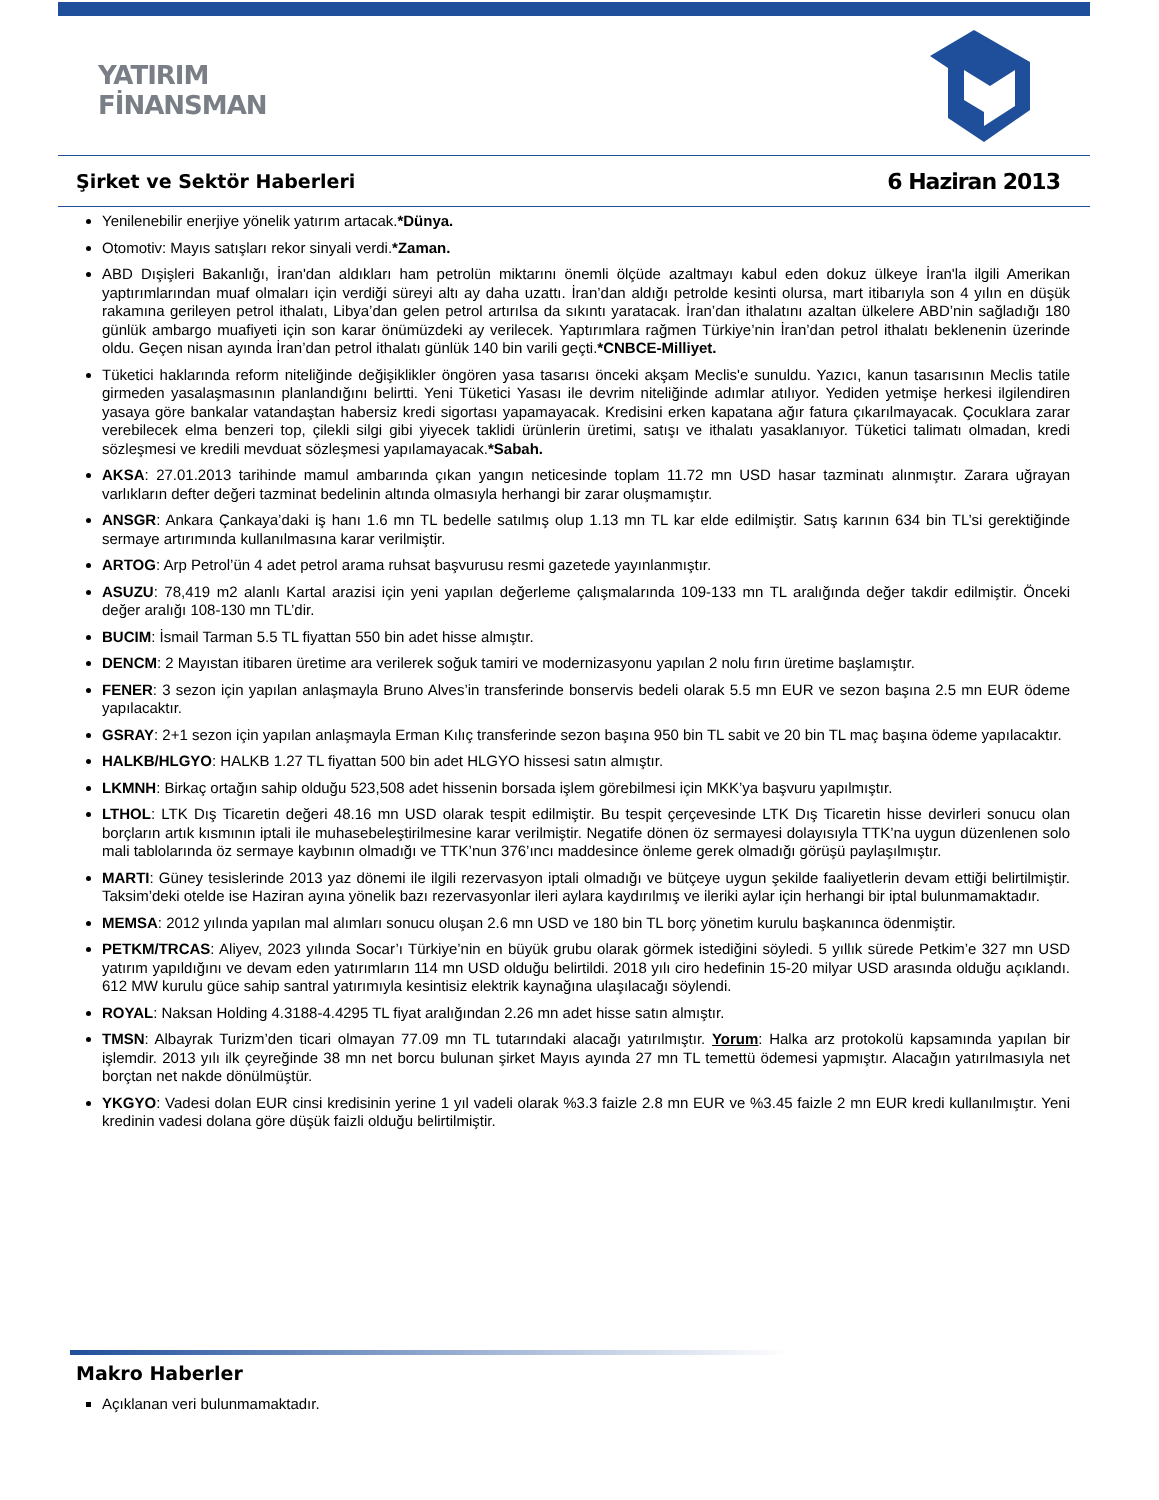YATIRIM
FİNANSMAN
Şirket ve Sektör Haberleri
6 Haziran 2013
Yenilenebilir enerjiye yönelik yatırım artacak.*Dünya.
Otomotiv: Mayıs satışları rekor sinyali verdi.*Zaman.
ABD Dışişleri Bakanlığı, İran'dan aldıkları ham petrolün miktarını önemli ölçüde azaltmayı kabul eden dokuz ülkeye İran'la ilgili Amerikan yaptırımlarından muaf olmaları için verdiği süreyi altı ay daha uzattı. İran’dan aldığı petrolde kesinti olursa, mart itibarıyla son 4 yılın en düşük rakamına gerileyen petrol ithalatı, Libya’dan gelen petrol artırılsa da sıkıntı yaratacak. İran’dan ithalatını azaltan ülkelere ABD’nin sağladığı 180 günlük ambargo muafiyeti için son karar önümüzdeki ay verilecek. Yaptırımlara rağmen Türkiye’nin İran’dan petrol ithalatı beklenenin üzerinde oldu. Geçen nisan ayında İran’dan petrol ithalatı günlük 140 bin varili geçti.*CNBCE-Milliyet.
Tüketici haklarında reform niteliğinde değişiklikler öngören yasa tasarısı önceki akşam Meclis'e sunuldu. Yazıcı, kanun tasarısının Meclis tatile girmeden yasalaşmasının planlandığını belirtti. Yeni Tüketici Yasası ile devrim niteliğinde adımlar atılıyor. Yediden yetmişe herkesi ilgilendiren yasaya göre bankalar vatandaştan habersiz kredi sigortası yapamayacak. Kredisini erken kapatana ağır fatura çıkarılmayacak. Çocuklara zarar verebilecek elma benzeri top, çilekli silgi gibi yiyecek taklidi ürünlerin üretimi, satışı ve ithalatı yasaklanıyor. Tüketici talimatı olmadan, kredi sözleşmesi ve kredili mevduat sözleşmesi yapılamayacak.*Sabah.
AKSA: 27.01.2013 tarihinde mamul ambarında çıkan yangın neticesinde toplam 11.72 mn USD hasar tazminatı alınmıştır. Zarara uğrayan varlıkların defter değeri tazminat bedelinin altında olmasıyla herhangi bir zarar oluşmamıştır.
ANSGR: Ankara Çankaya’daki iş hanı 1.6 mn TL bedelle satılmış olup 1.13 mn TL kar elde edilmiştir. Satış karının 634 bin TL’si gerektiğinde sermaye artırımında kullanılmasına karar verilmiştir.
ARTOG: Arp Petrol’ün 4 adet petrol arama ruhsat başvurusu resmi gazetede yayınlanmıştır.
ASUZU: 78,419 m2 alanlı Kartal arazisi için yeni yapılan değerleme çalışmalarında 109-133 mn TL aralığında değer takdir edilmiştir. Önceki değer aralığı 108-130 mn TL’dir.
BUCIM: İsmail Tarman 5.5 TL fiyattan 550 bin adet hisse almıştır.
DENCM: 2 Mayıstan itibaren üretime ara verilerek soğuk tamiri ve modernizasyonu yapılan 2 nolu fırın üretime başlamıştır.
FENER: 3 sezon için yapılan anlaşmayla Bruno Alves’in transferinde bonservis bedeli olarak 5.5 mn EUR ve sezon başına 2.5 mn EUR ödeme yapılacaktır.
GSRAY: 2+1 sezon için yapılan anlaşmayla Erman Kılıç transferinde sezon başına 950 bin TL sabit ve 20 bin TL maç başına ödeme yapılacaktır.
HALKB/HLGYO: HALKB 1.27 TL fiyattan 500 bin adet HLGYO hissesi satın almıştır.
LKMNH: Birkaç ortağın sahip olduğu 523,508 adet hissenin borsada işlem görebilmesi için MKK’ya başvuru yapılmıştır.
LTHOL: LTK Dış Ticaretin değeri 48.16 mn USD olarak tespit edilmiştir. Bu tespit çerçevesinde LTK Dış Ticaretin hisse devirleri sonucu olan borçların artık kısmının iptali ile muhasebeleştirilmesine karar verilmiştir. Negatife dönen öz sermayesi dolayısıyla TTK’na uygun düzenlenen solo mali tablolarında öz sermaye kaybının olmadığı ve TTK’nun 376’ıncı maddesince önleme gerek olmadığı görüşü paylaşılmıştır.
MARTI: Güney tesislerinde 2013 yaz dönemi ile ilgili rezervasyon iptali olmadığı ve bütçeye uygun şekilde faaliyetlerin devam ettiği belirtilmiştir. Taksim’deki otelde ise Haziran ayına yönelik bazı rezervasyonlar ileri aylara kaydırılmış ve ileriki aylar için herhangi bir iptal bulunmamaktadır.
MEMSA: 2012 yılında yapılan mal alımları sonucu oluşan 2.6 mn USD ve 180 bin TL borç yönetim kurulu başkanınca ödenmiştir.
PETKM/TRCAS: Aliyev, 2023 yılında Socar’ı Türkiye’nin en büyük grubu olarak görmek istediğini söyledi. 5 yıllık sürede Petkim’e 327 mn USD yatırım yapıldığını ve devam eden yatırımların 114 mn USD olduğu belirtildi. 2018 yılı ciro hedefinin 15-20 milyar USD arasında olduğu açıklandı. 612 MW kurulu güce sahip santral yatırımıyla kesintisiz elektrik kaynağına ulaşılacağı söylendi.
ROYAL: Naksan Holding 4.3188-4.4295 TL fiyat aralığından 2.26 mn adet hisse satın almıştır.
TMSN: Albayrak Turizm’den ticari olmayan 77.09 mn TL tutarındaki alacağı yatırılmıştır. Yorum: Halka arz protokolü kapsamında yapılan bir işlemdir. 2013 yılı ilk çeyreğinde 38 mn net borcu bulunan şirket Mayıs ayında 27 mn TL temettü ödemesi yapmıştır. Alacağın yatırılmasıyla net borçtan net nakde dönülmüştür.
YKGYO: Vadesi dolan EUR cinsi kredisinin yerine 1 yıl vadeli olarak %3.3 faizle 2.8 mn EUR ve %3.45 faizle 2 mn EUR kredi kullanılmıştır. Yeni kredinin vadesi dolana göre düşük faizli olduğu belirtilmiştir.
Makro Haberler
Açıklanan veri bulunmamaktadır.